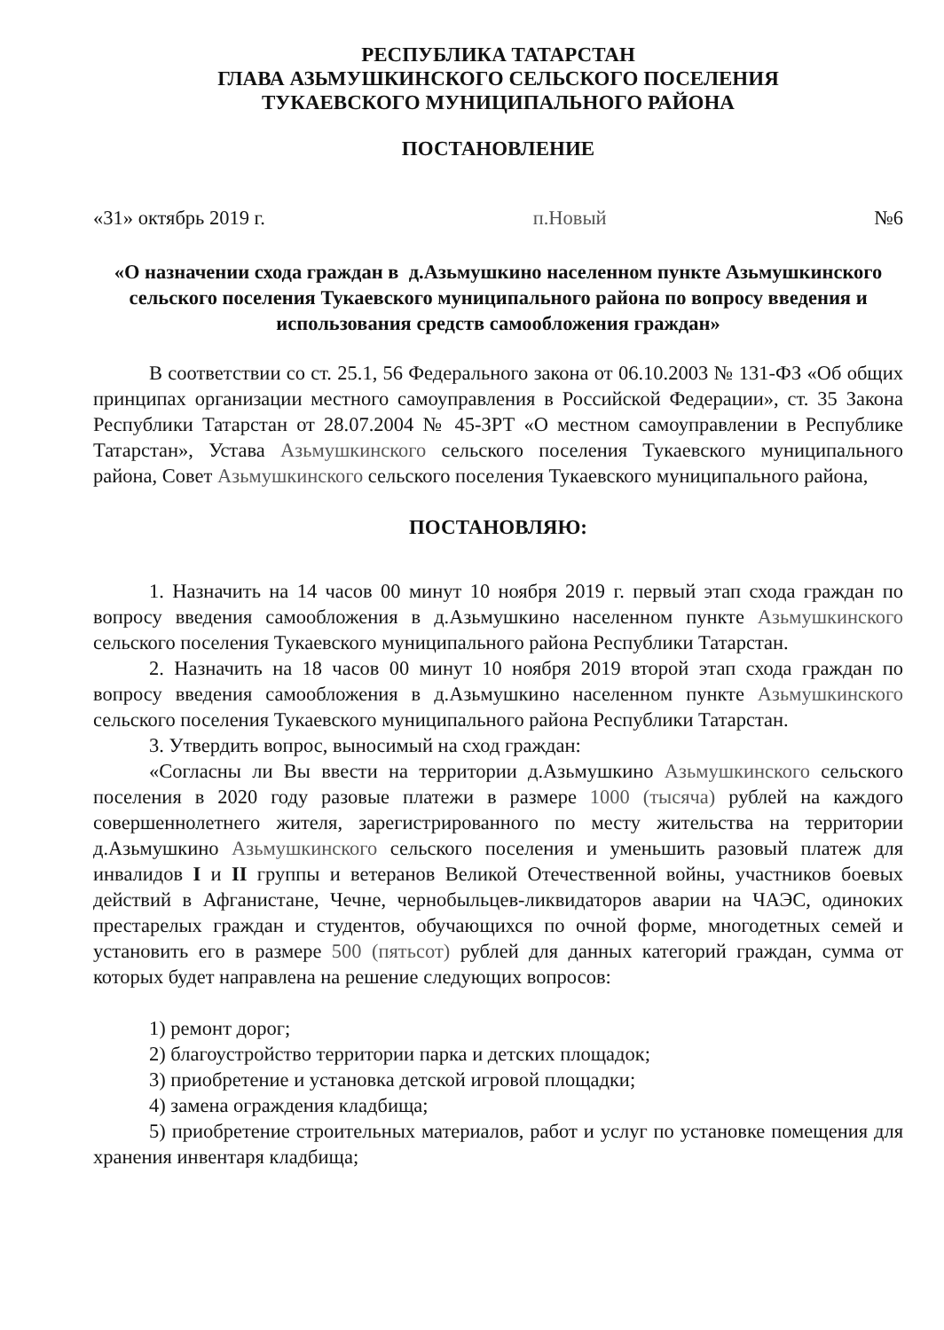РЕСПУБЛИКА ТАТАРСТАН
ГЛАВА АЗЬМУШКИНСКОГО СЕЛЬСКОГО ПОСЕЛЕНИЯ
ТУКАЕВСКОГО МУНИЦИПАЛЬНОГО РАЙОНА
ПОСТАНОВЛЕНИЕ
«31» октябрь 2019 г. п.Новый №6
«О назначении схода граждан в д.Азьмушкино населенном пункте Азьмушкинского сельского поселения Тукаевского муниципального района по вопросу введения и использования средств самообложения граждан»
В соответствии со ст. 25.1, 56 Федерального закона от 06.10.2003 № 131-ФЗ «Об общих принципах организации местного самоуправления в Российской Федерации», ст. 35 Закона Республики Татарстан от 28.07.2004 № 45-ЗРТ «О местном самоуправлении в Республике Татарстан», Устава Азьмушкинского сельского поселения Тукаевского муниципального района, Совет Азьмушкинского сельского поселения Тукаевского муниципального района,
ПОСТАНОВЛЯЮ:
1. Назначить на 14 часов 00 минут 10 ноября 2019 г. первый этап схода граждан по вопросу введения самообложения в д.Азьмушкино населенном пункте Азьмушкинского сельского поселения Тукаевского муниципального района Республики Татарстан.
2. Назначить на 18 часов 00 минут 10 ноября 2019 второй этап схода граждан по вопросу введения самообложения в д.Азьмушкино населенном пункте Азьмушкинского сельского поселения Тукаевского муниципального района Республики Татарстан.
3. Утвердить вопрос, выносимый на сход граждан:
«Согласны ли Вы ввести на территории д.Азьмушкино Азьмушкинского сельского поселения в 2020 году разовые платежи в размере 1000 (тысяча) рублей на каждого совершеннолетнего жителя, зарегистрированного по месту жительства на территории д.Азьмушкино Азьмушкинского сельского поселения и уменьшить разовый платеж для инвалидов I и II группы и ветеранов Великой Отечественной войны, участников боевых действий в Афганистане, Чечне, чернобыльцев-ликвидаторов аварии на ЧАЭС, одиноких престарелых граждан и студентов, обучающихся по очной форме, многодетных семей и установить его в размере 500 (пятьсот) рублей для данных категорий граждан, сумма от которых будет направлена на решение следующих вопросов:
1) ремонт дорог;
2) благоустройство территории парка и детских площадок;
3) приобретение и установка детской игровой площадки;
4) замена ограждения кладбища;
5) приобретение строительных материалов, работ и услуг по установке помещения для хранения инвентаря кладбища;